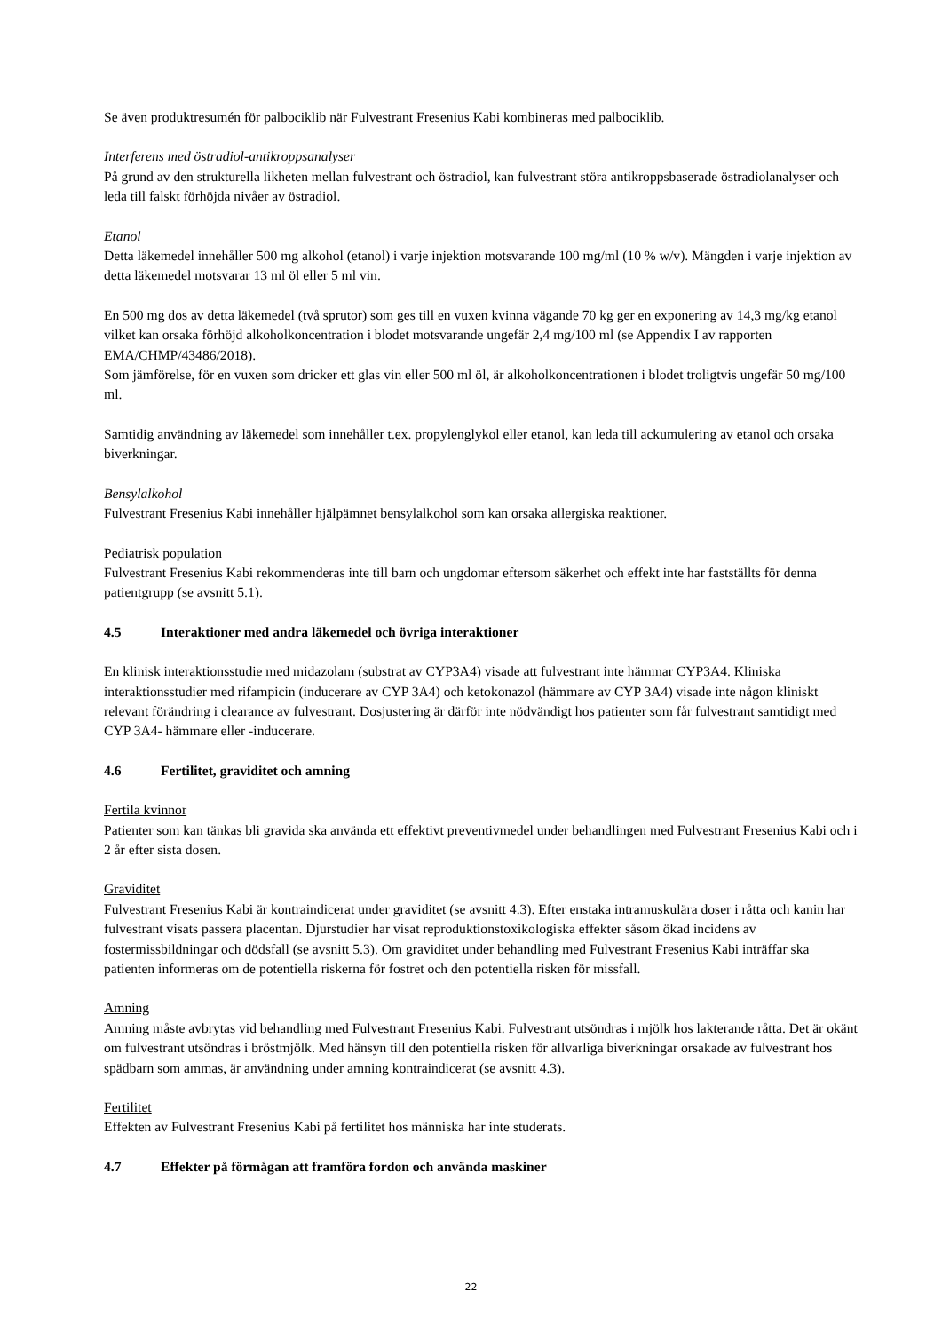Se även produktresumén för palbociklib när Fulvestrant Fresenius Kabi kombineras med palbociklib.
Interferens med östradiol-antikroppsanalyser
På grund av den strukturella likheten mellan fulvestrant och östradiol, kan fulvestrant störa antikroppsbaserade östradiolanalyser och leda till falskt förhöjda nivåer av östradiol.
Etanol
Detta läkemedel innehåller 500 mg alkohol (etanol) i varje injektion motsvarande 100 mg/ml (10 % w/v). Mängden i varje injektion av detta läkemedel motsvarar 13 ml öl eller 5 ml vin.
En 500 mg dos av detta läkemedel (två sprutor) som ges till en vuxen kvinna vägande 70 kg ger en exponering av 14,3 mg/kg etanol vilket kan orsaka förhöjd alkoholkoncentration i blodet motsvarande ungefär 2,4 mg/100 ml (se Appendix I av rapporten EMA/CHMP/43486/2018).
Som jämförelse, för en vuxen som dricker ett glas vin eller 500 ml öl, är alkoholkoncentrationen i blodet troligtvis ungefär 50 mg/100 ml.
Samtidig användning av läkemedel som innehåller t.ex. propylenglykol eller etanol, kan leda till ackumulering av etanol och orsaka biverkningar.
Bensylalkohol
Fulvestrant Fresenius Kabi innehåller hjälpämnet bensylalkohol som kan orsaka allergiska reaktioner.
Pediatrisk population
Fulvestrant Fresenius Kabi rekommenderas inte till barn och ungdomar eftersom säkerhet och effekt inte har fastställts för denna patientgrupp (se avsnitt 5.1).
4.5 Interaktioner med andra läkemedel och övriga interaktioner
En klinisk interaktionsstudie med midazolam (substrat av CYP3A4) visade att fulvestrant inte hämmar CYP3A4. Kliniska interaktionsstudier med rifampicin (inducerare av CYP 3A4) och ketokonazol (hämmare av CYP 3A4) visade inte någon kliniskt relevant förändring i clearance av fulvestrant. Dosjustering är därför inte nödvändigt hos patienter som får fulvestrant samtidigt med CYP 3A4- hämmare eller -inducerare.
4.6 Fertilitet, graviditet och amning
Fertila kvinnor
Patienter som kan tänkas bli gravida ska använda ett effektivt preventivmedel under behandlingen med Fulvestrant Fresenius Kabi och i 2 år efter sista dosen.
Graviditet
Fulvestrant Fresenius Kabi är kontraindicerat under graviditet (se avsnitt 4.3). Efter enstaka intramuskulära doser i råtta och kanin har fulvestrant visats passera placentan. Djurstudier har visat reproduktionstoxikologiska effekter såsom ökad incidens av fostermissbildningar och dödsfall (se avsnitt 5.3). Om graviditet under behandling med Fulvestrant Fresenius Kabi inträffar ska patienten informeras om de potentiella riskerna för fostret och den potentiella risken för missfall.
Amning
Amning måste avbrytas vid behandling med Fulvestrant Fresenius Kabi. Fulvestrant utsöndras i mjölk hos lakterande råtta. Det är okänt om fulvestrant utsöndras i bröstmjölk. Med hänsyn till den potentiella risken för allvarliga biverkningar orsakade av fulvestrant hos spädbarn som ammas, är användning under amning kontraindicerat (se avsnitt 4.3).
Fertilitet
Effekten av Fulvestrant Fresenius Kabi på fertilitet hos människa har inte studerats.
4.7 Effekter på förmågan att framföra fordon och använda maskiner
22